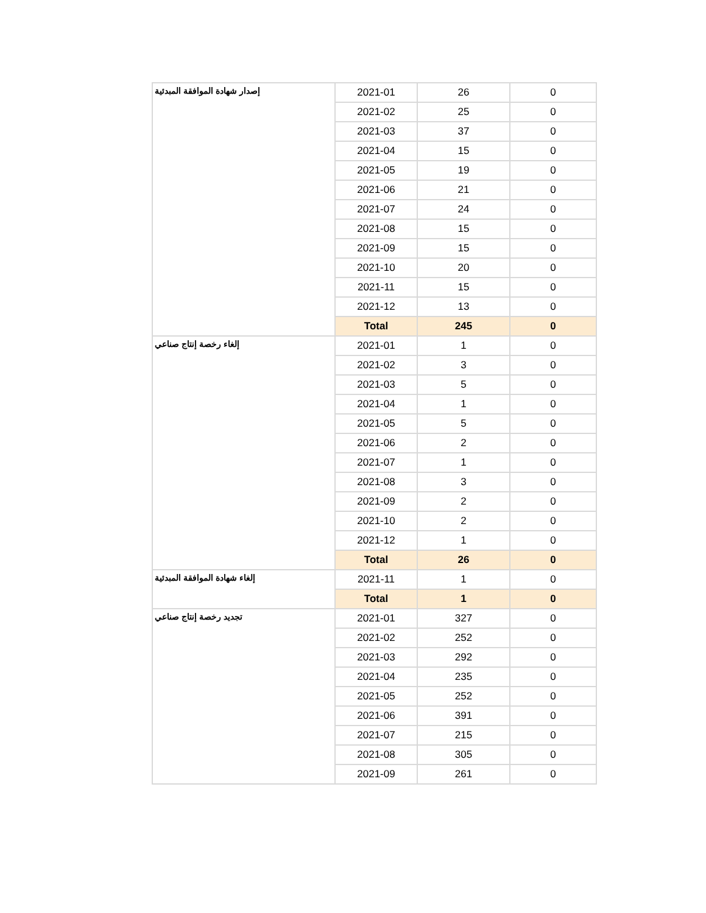| إصدار شهادة الموافقة المبدئية | 2021-01 | 26 | 0 |
| | 2021-02 | 25 | 0 |
| | 2021-03 | 37 | 0 |
| | 2021-04 | 15 | 0 |
| | 2021-05 | 19 | 0 |
| | 2021-06 | 21 | 0 |
| | 2021-07 | 24 | 0 |
| | 2021-08 | 15 | 0 |
| | 2021-09 | 15 | 0 |
| | 2021-10 | 20 | 0 |
| | 2021-11 | 15 | 0 |
| | 2021-12 | 13 | 0 |
| | Total | 245 | 0 |
| إلغاء رخصة إنتاج صناعي | 2021-01 | 1 | 0 |
| | 2021-02 | 3 | 0 |
| | 2021-03 | 5 | 0 |
| | 2021-04 | 1 | 0 |
| | 2021-05 | 5 | 0 |
| | 2021-06 | 2 | 0 |
| | 2021-07 | 1 | 0 |
| | 2021-08 | 3 | 0 |
| | 2021-09 | 2 | 0 |
| | 2021-10 | 2 | 0 |
| | 2021-12 | 1 | 0 |
| | Total | 26 | 0 |
| إلغاء شهادة الموافقة المبدئية | 2021-11 | 1 | 0 |
| | Total | 1 | 0 |
| تجديد رخصة إنتاج صناعي | 2021-01 | 327 | 0 |
| | 2021-02 | 252 | 0 |
| | 2021-03 | 292 | 0 |
| | 2021-04 | 235 | 0 |
| | 2021-05 | 252 | 0 |
| | 2021-06 | 391 | 0 |
| | 2021-07 | 215 | 0 |
| | 2021-08 | 305 | 0 |
| | 2021-09 | 261 | 0 |